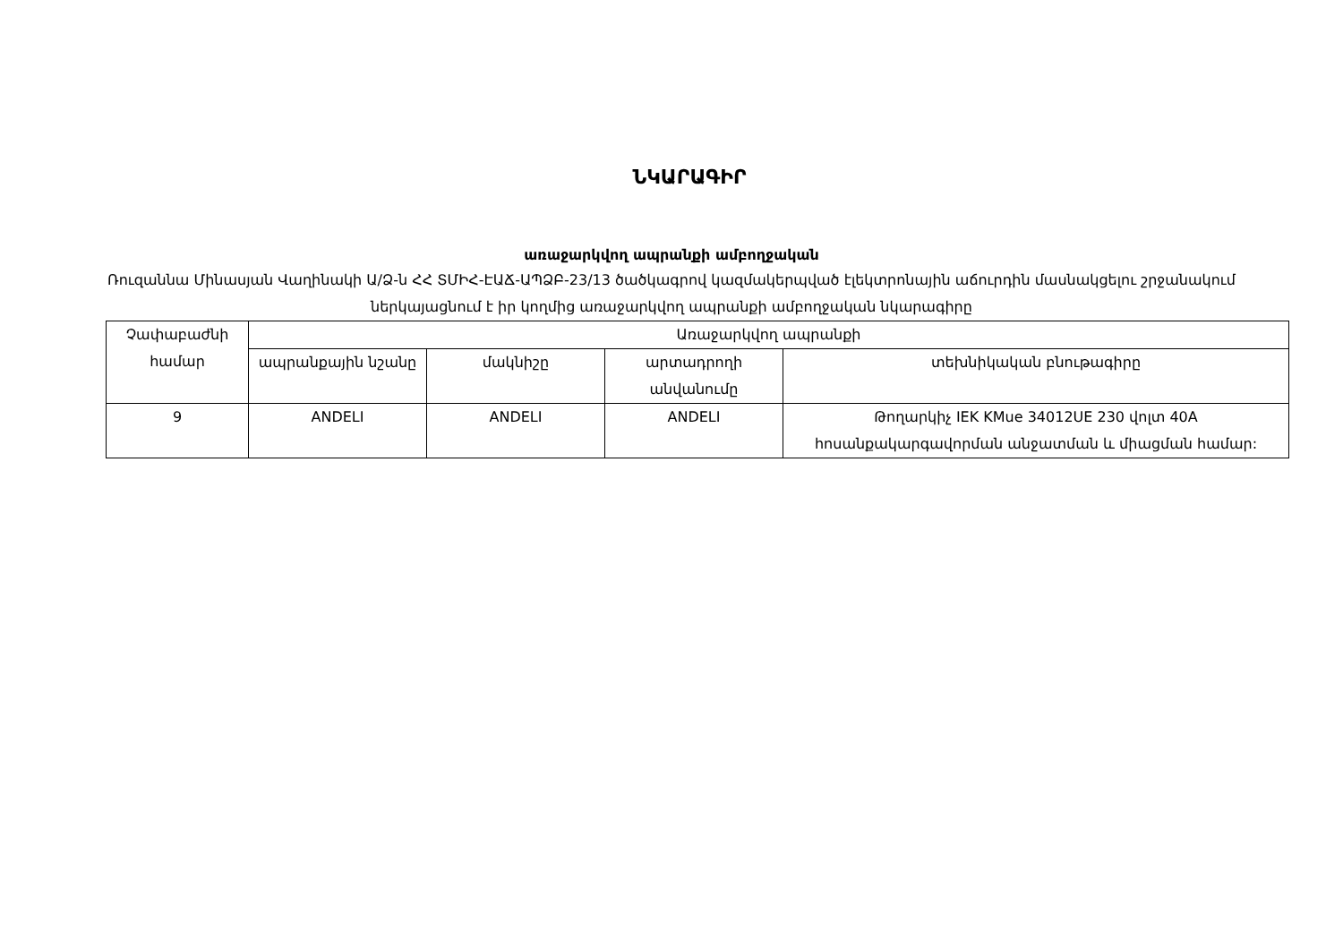ՆԿԱՐԱԳԻՐ
առաջարկվող ապրանքի ամբողջական
Ռուզաննա Մինասյան Վաղինակի Ա/Ձ-ն ՀՀ ՏՄԻՀ-ԷԱՃ-ԱՊՁԲ-23/13 ծածկագրով կազմակերպված էլեկտրոնային աճուրդին մասնակցելու շրջանակում ներկայացնում է իր կողմից առաջարկվող ապրանքի ամբողջական նկարագիրը
| Չափաբաժնի համար | Առաջարկվող ապրանքի | | | |
| --- | --- | --- | --- | --- |
| | ապրանքային նշանը | մակնիշը | արտադրողի անվանումը | տեխնիկական բնութագիրը |
| 9 | ANDELI | ANDELI | ANDELI | Թողարկիչ IEK KMue 34012UE 230 վոլտ 40A հոսանքակարգավորման անջատման և միացման համար: |